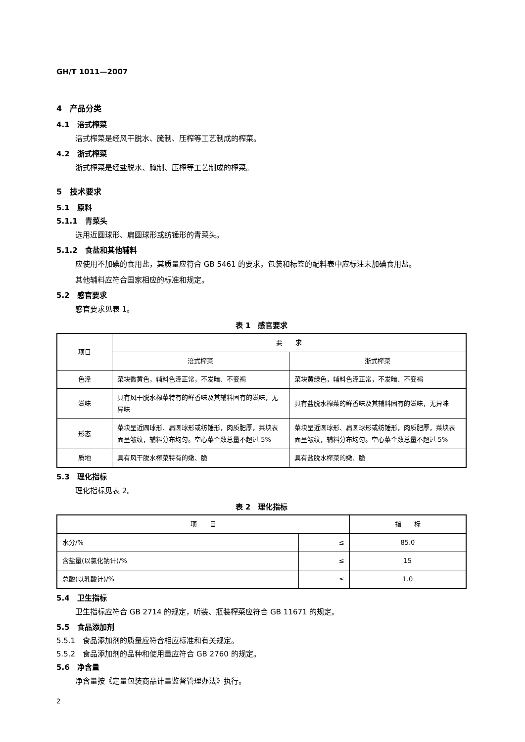GH/T 1011—2007
4　产品分类
4.1　涪式榨菜
涪式榨菜是经风干脱水、腌制、压榨等工艺制成的榨菜。
4.2　浙式榨菜
浙式榨菜是经盐脱水、腌制、压榨等工艺制成的榨菜。
5　技术要求
5.1　原料
5.1.1　青菜头
选用近圆球形、扁圆球形或纺锤形的青菜头。
5.1.2　食盐和其他辅料
应使用不加碘的食用盐，其质量应符合 GB 5461 的要求，包装和标签的配料表中应标注未加碘食用盐。
其他辅料应符合国家相应的标准和规定。
5.2　感官要求
感官要求见表 1。
表 1　感官要求
| 项目 | 要 求 | |
| --- | --- | --- |
| | 涪式榨菜 | 浙式榨菜 |
| 色泽 | 菜块微黄色，辅料色泽正常，不发暗、不变褐 | 菜块黄绿色，辅料色泽正常，不发暗、不变褐 |
| 滋味 | 具有风干脱水榨菜特有的鲜香味及其辅料固有的滋味，无异味 | 具有盐脱水榨菜的鲜香味及其辅料固有的滋味，无异味 |
| 形态 | 菜块呈近圆球形、扁圆球形或纺锤形，肉质肥厚，菜块表面呈皱纹，辅料分布均匀。空心菜个数总量不超过 5% | 菜块呈近圆球形、扁圆球形或纺锤形，肉质肥厚，菜块表面呈皱纹，辅料分布均匀。空心菜个数总量不超过 5% |
| 质地 | 具有风干脱水榨菜特有的嫩、脆 | 具有盐脱水榨菜的嫩、脆 |
5.3　理化指标
理化指标见表 2。
表 2　理化指标
| 项 目 | | 指 标 |
| --- | --- | --- |
| 水分/% | ≤ | 85.0 |
| 含盐量(以氯化钠计)/% | ≤ | 15 |
| 总酸(以乳酸计)/% | ≤ | 1.0 |
5.4　卫生指标
卫生指标应符合 GB 2714 的规定，听装、瓶装榨菜应符合 GB 11671 的规定。
5.5　食品添加剂
5.5.1　食品添加剂的质量应符合相应标准和有关规定。
5.5.2　食品添加剂的品种和使用量应符合 GB 2760 的规定。
5.6　净含量
净含量按《定量包装商品计量监督管理办法》执行。
2